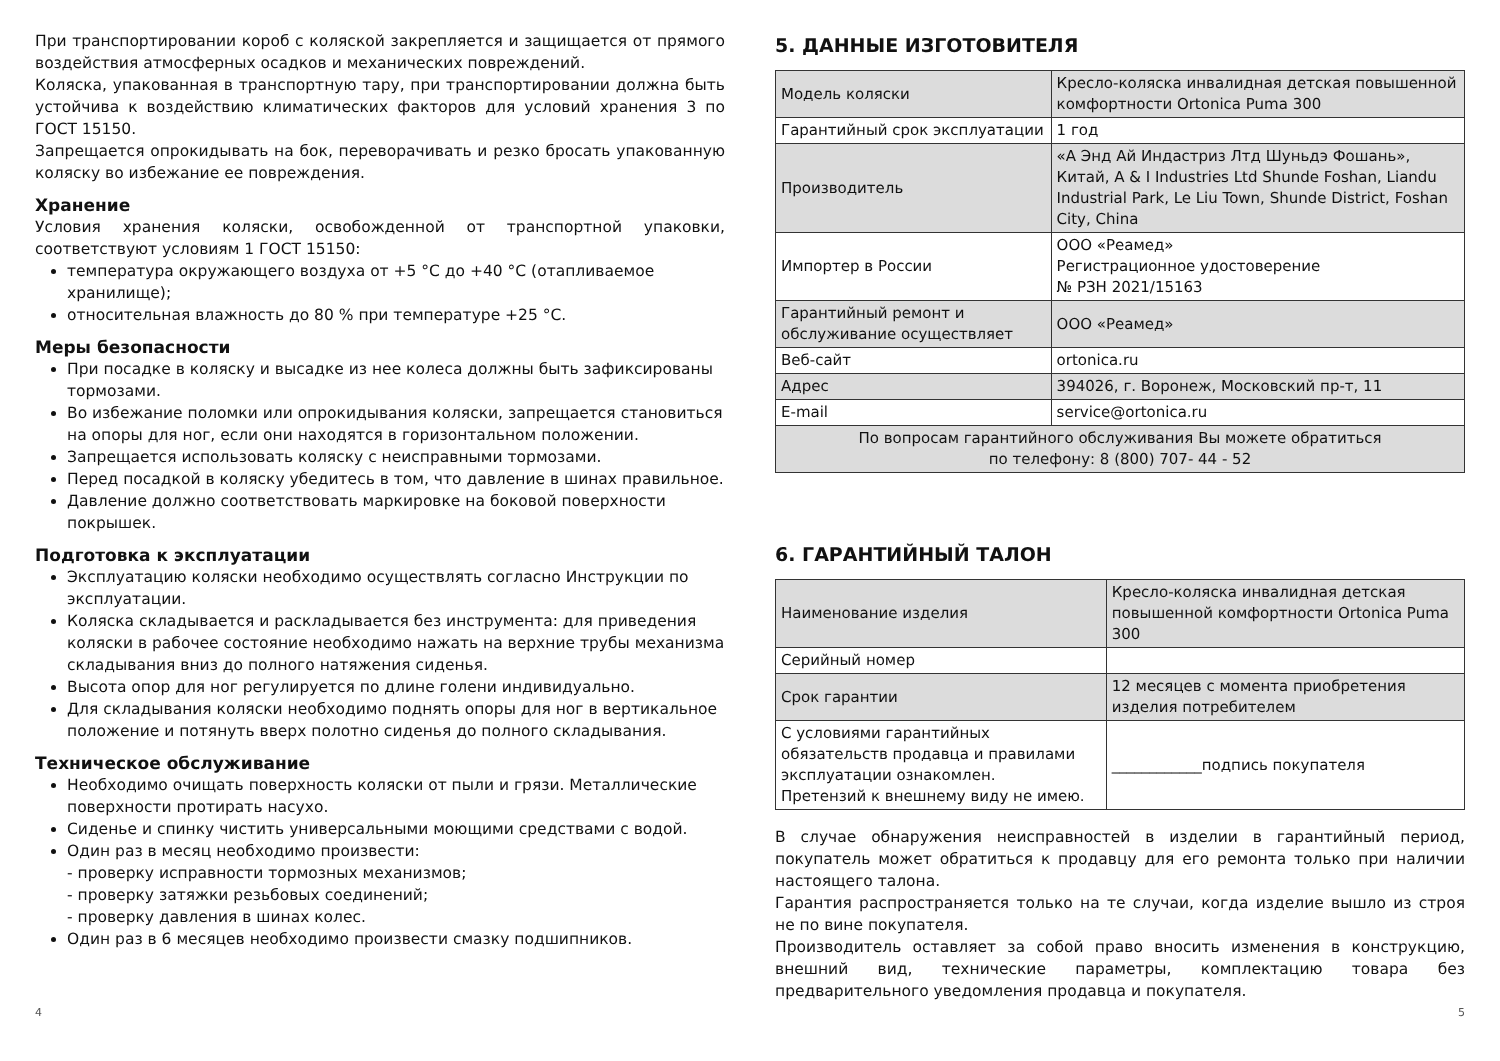При транспортировании короб с коляской закрепляется и защищается от прямого воздействия атмосферных осадков и механических повреждений.
Коляска, упакованная в транспортную тару, при транспортировании должна быть устойчива к воздействию климатических факторов для условий хранения 3 по ГОСТ 15150.
Запрещается опрокидывать на бок, переворачивать и резко бросать упакованную коляску во избежание ее повреждения.
Хранение
Условия хранения коляски, освобожденной от транспортной упаковки, соответствуют условиям 1 ГОСТ 15150:
температура окружающего воздуха от +5 °С до +40 °С (отапливаемое хранилище);
относительная влажность до 80 % при температуре +25 °С.
Меры безопасности
При посадке в коляску и высадке из нее колеса должны быть зафиксированы тормозами.
Во избежание поломки или опрокидывания коляски, запрещается становиться на опоры для ног, если они находятся в горизонтальном положении.
Запрещается использовать коляску с неисправными тормозами.
Перед посадкой в коляску убедитесь в том, что давление в шинах правильное.
Давление должно соответствовать маркировке на боковой поверхности покрышек.
Подготовка к эксплуатации
Эксплуатацию коляски необходимо осуществлять согласно Инструкции по эксплуатации.
Коляска складывается и раскладывается без инструмента: для приведения коляски в рабочее состояние необходимо нажать на верхние трубы механизма складывания вниз до полного натяжения сиденья.
Высота опор для ног регулируется по длине голени индивидуально.
Для складывания коляски необходимо поднять опоры для ног в вертикальное положение и потянуть вверх полотно сиденья до полного складывания.
Техническое обслуживание
Необходимо очищать поверхность коляски от пыли и грязи. Металлические поверхности протирать насухо.
Сиденье и спинку чистить универсальными моющими средствами с водой.
Один раз в месяц необходимо произвести:
- проверку исправности тормозных механизмов;
- проверку затяжки резьбовых соединений;
- проверку давления в шинах колес.
Один раз в 6 месяцев необходимо произвести смазку подшипников.
5. ДАННЫЕ ИЗГОТОВИТЕЛЯ
| Модель коляски | Кресло-коляска инвалидная детская повышенной комфортности Ortonica Puma 300 |
| Гарантийный срок эксплуатации | 1 год |
| Производитель | «А Энд Ай Индастриз Лтд Шуньдэ Фошань», Китай, A & I Industries Ltd Shunde Foshan, Liandu Industrial Park, Le Liu Town, Shunde District, Foshan City, China |
| Импортер в России | ООО «Реамед» Регистрационное удостоверение № РЗН 2021/15163 |
| Гарантийный ремонт и обслуживание осуществляет | ООО «Реамед» |
| Веб-сайт | ortonica.ru |
| Адрес | 394026, г. Воронеж, Московский пр-т, 11 |
| E-mail | service@ortonica.ru |
| По вопросам гарантийного обслуживания Вы можете обратиться по телефону: 8 (800) 707- 44 - 52 | |
6. ГАРАНТИЙНЫЙ ТАЛОН
| Наименование изделия | Кресло-коляска инвалидная детская повышенной комфортности Ortonica Puma 300 |
| Серийный номер | |
| Срок гарантии | 12 месяцев с момента приобретения изделия потребителем |
| С условиями гарантийных обязательств продавца и правилами эксплуатации ознакомлен. Претензий к внешнему виду не имею. | ____________подпись покупателя |
В случае обнаружения неисправностей в изделии в гарантийный период, покупатель может обратиться к продавцу для его ремонта только при наличии настоящего талона.
Гарантия распространяется только на те случаи, когда изделие вышло из строя не по вине покупателя.
Производитель оставляет за собой право вносить изменения в конструкцию, внешний вид, технические параметры, комплектацию товара без предварительного уведомления продавца и покупателя.
4 5